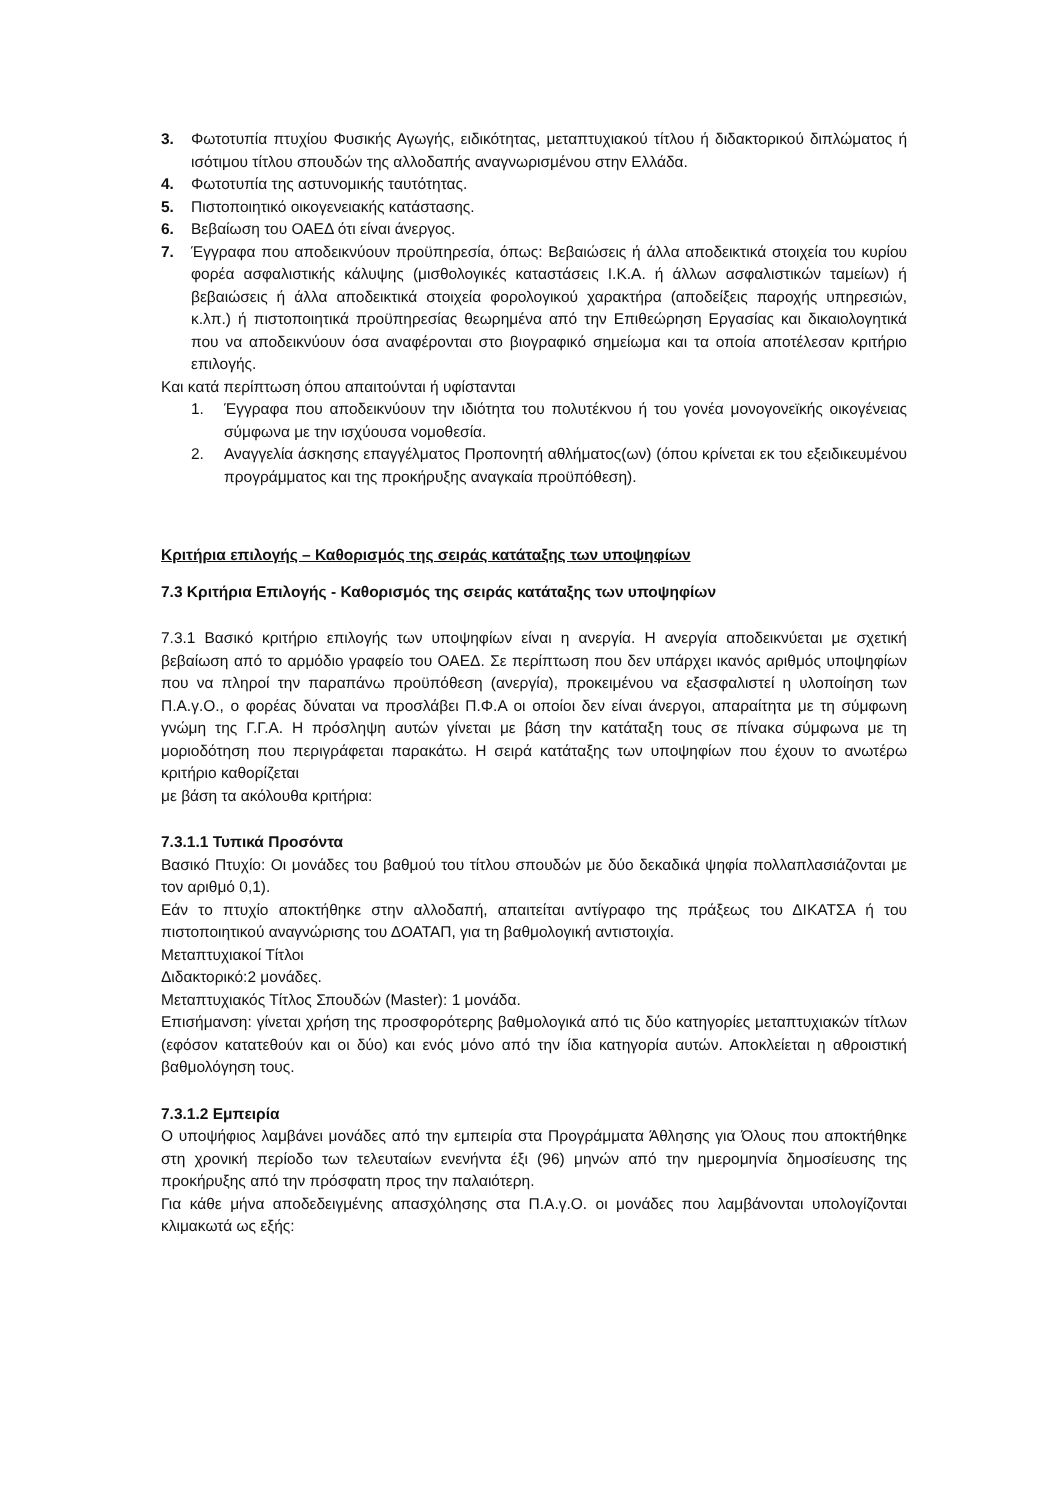3. Φωτοτυπία πτυχίου Φυσικής Αγωγής, ειδικότητας, μεταπτυχιακού τίτλου ή διδακτορικού διπλώματος ή ισότιμου τίτλου σπουδών της αλλοδαπής αναγνωρισμένου στην Ελλάδα.
4. Φωτοτυπία της αστυνομικής ταυτότητας.
5. Πιστοποιητικό οικογενειακής κατάστασης.
6. Βεβαίωση του ΟΑΕΔ ότι είναι άνεργος.
7. Έγγραφα που αποδεικνύουν προϋπηρεσία, όπως: Βεβαιώσεις ή άλλα αποδεικτικά στοιχεία του κυρίου φορέα ασφαλιστικής κάλυψης (μισθολογικές καταστάσεις Ι.Κ.Α. ή άλλων ασφαλιστικών ταμείων) ή βεβαιώσεις ή άλλα αποδεικτικά στοιχεία φορολογικού χαρακτήρα (αποδείξεις παροχής υπηρεσιών, κ.λπ.) ή πιστοποιητικά προϋπηρεσίας θεωρημένα από την Επιθεώρηση Εργασίας και δικαιολογητικά που να αποδεικνύουν όσα αναφέρονται στο βιογραφικό σημείωμα και τα οποία αποτέλεσαν κριτήριο επιλογής.
Και κατά περίπτωση όπου απαιτούνται ή υφίστανται
1. Έγγραφα που αποδεικνύουν την ιδιότητα του πολυτέκνου ή του γονέα μονογονεϊκής οικογένειας σύμφωνα με την ισχύουσα νομοθεσία.
2. Αναγγελία άσκησης επαγγέλματος Προπονητή αθλήματος(ων) (όπου κρίνεται εκ του εξειδικευμένου προγράμματος και της προκήρυξης αναγκαία προϋπόθεση).
Κριτήρια επιλογής – Καθορισμός της σειράς κατάταξης των υποψηφίων
7.3 Κριτήρια Επιλογής - Καθορισμός της σειράς κατάταξης των υποψηφίων
7.3.1 Βασικό κριτήριο επιλογής των υποψηφίων είναι η ανεργία. Η ανεργία αποδεικνύεται με σχετική βεβαίωση από το αρμόδιο γραφείο του ΟΑΕΔ. Σε περίπτωση που δεν υπάρχει ικανός αριθμός υποψηφίων που να πληροί την παραπάνω προϋπόθεση (ανεργία), προκειμένου να εξασφαλιστεί η υλοποίηση των Π.Α.γ.Ο., ο φορέας δύναται να προσλάβει Π.Φ.Α οι οποίοι δεν είναι άνεργοι, απαραίτητα με τη σύμφωνη γνώμη της Γ.Γ.Α. Η πρόσληψη αυτών γίνεται με βάση την κατάταξη τους σε πίνακα σύμφωνα με τη μοριοδότηση που περιγράφεται παρακάτω. Η σειρά κατάταξης των υποψηφίων που έχουν το ανωτέρω κριτήριο καθορίζεται
με βάση τα ακόλουθα κριτήρια:
7.3.1.1 Τυπικά Προσόντα
Βασικό Πτυχίο: Οι μονάδες του βαθμού του τίτλου σπουδών με δύο δεκαδικά ψηφία πολλαπλασιάζονται με τον αριθμό 0,1).
Εάν το πτυχίο αποκτήθηκε στην αλλοδαπή, απαιτείται αντίγραφο της πράξεως του ΔΙΚΑΤΣΑ ή του πιστοποιητικού αναγνώρισης του ΔΟΑΤΑΠ, για τη βαθμολογική αντιστοιχία.
Μεταπτυχιακοί Τίτλοι
Διδακτορικό:2 μονάδες.
Μεταπτυχιακός Τίτλος Σπουδών (Master): 1 μονάδα.
Επισήμανση: γίνεται χρήση της προσφορότερης βαθμολογικά από τις δύο κατηγορίες μεταπτυχιακών τίτλων (εφόσον κατατεθούν και οι δύο) και ενός μόνο από την ίδια κατηγορία αυτών. Αποκλείεται η αθροιστική βαθμολόγηση τους.
7.3.1.2 Εμπειρία
Ο υποψήφιος λαμβάνει μονάδες από την εμπειρία στα Προγράμματα Άθλησης για Όλους που αποκτήθηκε στη χρονική περίοδο των τελευταίων ενενήντα έξι (96) μηνών από την ημερομηνία δημοσίευσης της προκήρυξης από την πρόσφατη προς την παλαιότερη.
Για κάθε μήνα αποδεδειγμένης απασχόλησης στα Π.Α.γ.Ο. οι μονάδες που λαμβάνονται υπολογίζονται κλιμακωτά ως εξής: